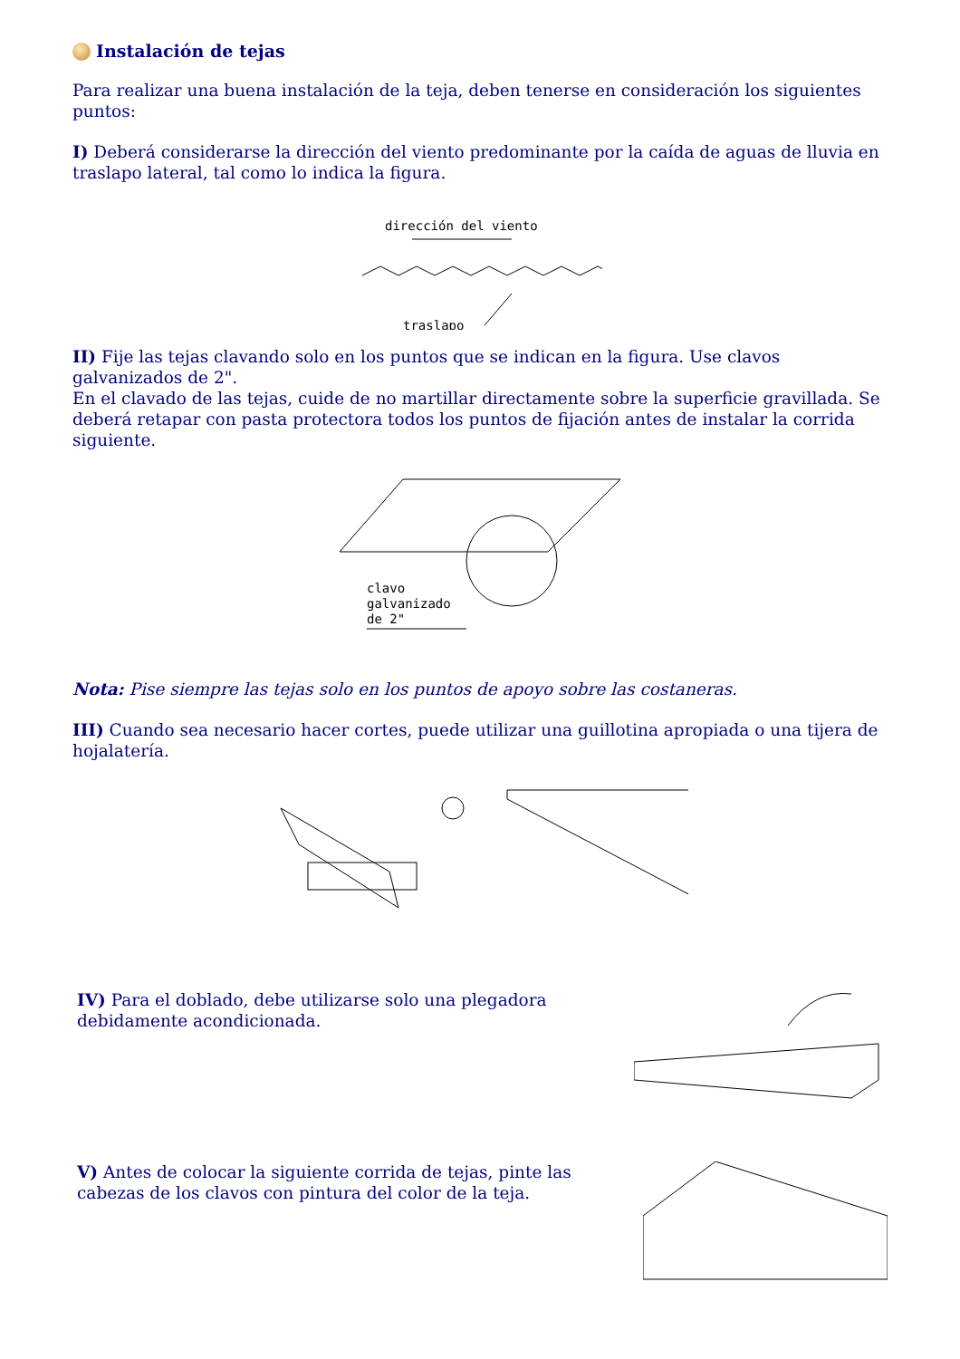Instalación de tejas
Para realizar una buena instalación de la teja, deben tenerse en consideración los siguientes puntos:
I) Deberá considerarse la dirección del viento predominante por la caída de aguas de lluvia en traslapo lateral, tal como lo indica la figura.
dirección del viento
traslapo
II) Fije las tejas clavando solo en los puntos que se indican en la figura. Use clavos galvanizados de 2".
En el clavado de las tejas, cuide de no martillar directamente sobre la superficie gravillada. Se deberá retapar con pasta protectora todos los puntos de fijación antes de instalar la corrida siguiente.
clavo
galvanizado
de 2"
Nota: Pise siempre las tejas solo en los puntos de apoyo sobre las costaneras.
III) Cuando sea necesario hacer cortes, puede utilizar una guillotina apropiada o una tijera de hojalatería.
IV) Para el doblado, debe utilizarse solo una plegadora debidamente acondicionada.
V) Antes de colocar la siguiente corrida de tejas, pinte las cabezas de los clavos con pintura del color de la teja.